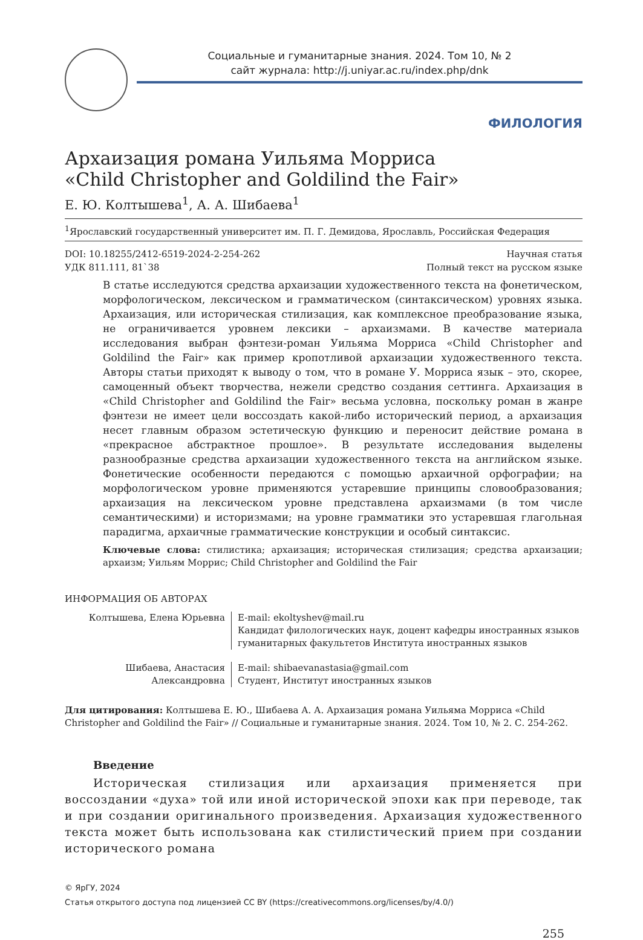Социальные и гуманитарные знания. 2024. Том 10, № 2
сайт журнала: http://j.uniyar.ac.ru/index.php/dnk
ФИЛОЛОГИЯ
Архаизация романа Уильяма Морриса
«Child Christopher and Goldilind the Fair»
Е. Ю. Колтышева<sup>1</sup>, А. А. Шибаева<sup>1</sup>
<sup>1</sup> Ярославский государственный университет им. П. Г. Демидова, Ярославль, Российская Федерация
DOI: 10.18255/2412-6519-2024-2-254-262
УДК 811.111, 81`38 Научная статья
Полный текст на русском языке
В статье исследуются средства архаизации художественного текста на фонетическом, морфологическом, лексическом и грамматическом (синтаксическом) уровнях языка. Архаизация, или историческая стилизация, как комплексное преобразование языка, не ограничивается уровнем лексики – архаизмами. В качестве материала исследования выбран фэнтези-роман Уильяма Морриса «Child Christopher and Goldilind the Fair» как пример кропотливой архаизации художественного текста. Авторы статьи приходят к выводу о том, что в романе У. Морриса язык – это, скорее, самоценный объект творчества, нежели средство создания сеттинга. Архаизация в «Child Christopher and Goldilind the Fair» весьма условна, поскольку роман в жанре фэнтези не имеет цели воссоздать какой-либо исторический период, а архаизация несет главным образом эстетическую функцию и переносит действие романа в «прекрасное абстрактное прошлое». В результате исследования выделены разнообразные средства архаизации художественного текста на английском языке. Фонетические особенности передаются с помощью архаичной орфографии; на морфологическом уровне применяются устаревшие принципы словообразования; архаизация на лексическом уровне представлена архаизмами (в том числе семантическими) и историзмами; на уровне грамматики это устаревшая глагольная парадигма, архаичные грамматические конструкции и особый синтаксис.
Ключевые слова: стилистика; архаизация; историческая стилизация; средства архаизации; архаизм; Уильям Моррис; Child Christopher and Goldilind the Fair
ИНФОРМАЦИЯ ОБ АВТОРАХ
Колтышева, Елена Юрьевна E-mail: ekoltyshev@mail.ru
Кандидат филологических наук, доцент кафедры иностранных языков
гуманитарных факультетов Института иностранных языков
Шибаева, Анастасия
Александровна
E-mail: shibaevanastasia@gmail.com
Студент, Институт иностранных языков
Для цитирования: Колтышева Е. Ю., Шибаева А. А. Архаизация романа Уильяма Морриса «Child Christopher and Goldilind the Fair» // Социальные и гуманитарные знания. 2024. Том 10, № 2. С. 254-262.
Введение
Историческая стилизация или архаизация применяется при воссоздании «духа» той или иной исторической эпохи как при переводе, так и при создании оригинального произведения. Архаизация художественного текста может быть использована как стилистический прием при создании исторического романа
© ЯрГУ, 2024
Статья открытого доступа под лицензией CC BY (https://creativecommons.org/licenses/by/4.0/)
255